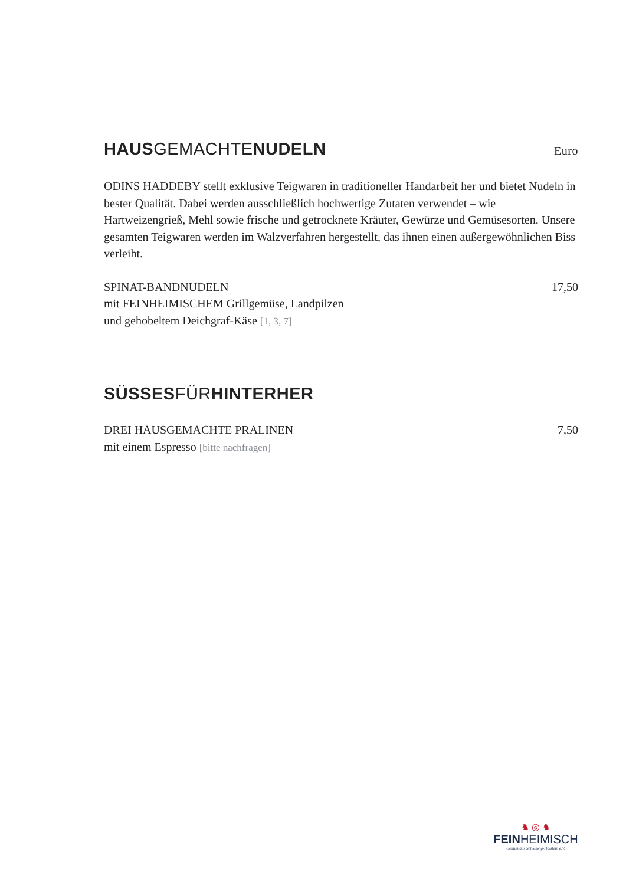HAUSGEMACHTENUDELN Euro
ODINS HADDEBY stellt exklusive Teigwaren in traditioneller Handarbeit her und bietet Nudeln in bester Qualität. Dabei werden ausschließlich hochwertige Zutaten verwendet – wie Hartweizengrieß, Mehl sowie frische und getrocknete Kräuter, Gewürze und Gemüsesorten. Unsere gesamten Teigwaren werden im Walzverfahren hergestellt, das ihnen einen außergewöhnlichen Biss verleiht.
SPINAT-BANDNUDELN 17,50
mit FEINHEIMISCHEM Grillgemüse, Landpilzen
und gehobeltem Deichgraf-Käse [1, 3, 7]
SÜSSESFÜRHINTERHER
DREI HAUSGEMACHTE PRALINEN 7,50
mit einem Espresso [bitte nachfragen]
♞ ◎ ♞
FEINHEIMISCH
Genuss aus Schleswig-Holstein e.V.